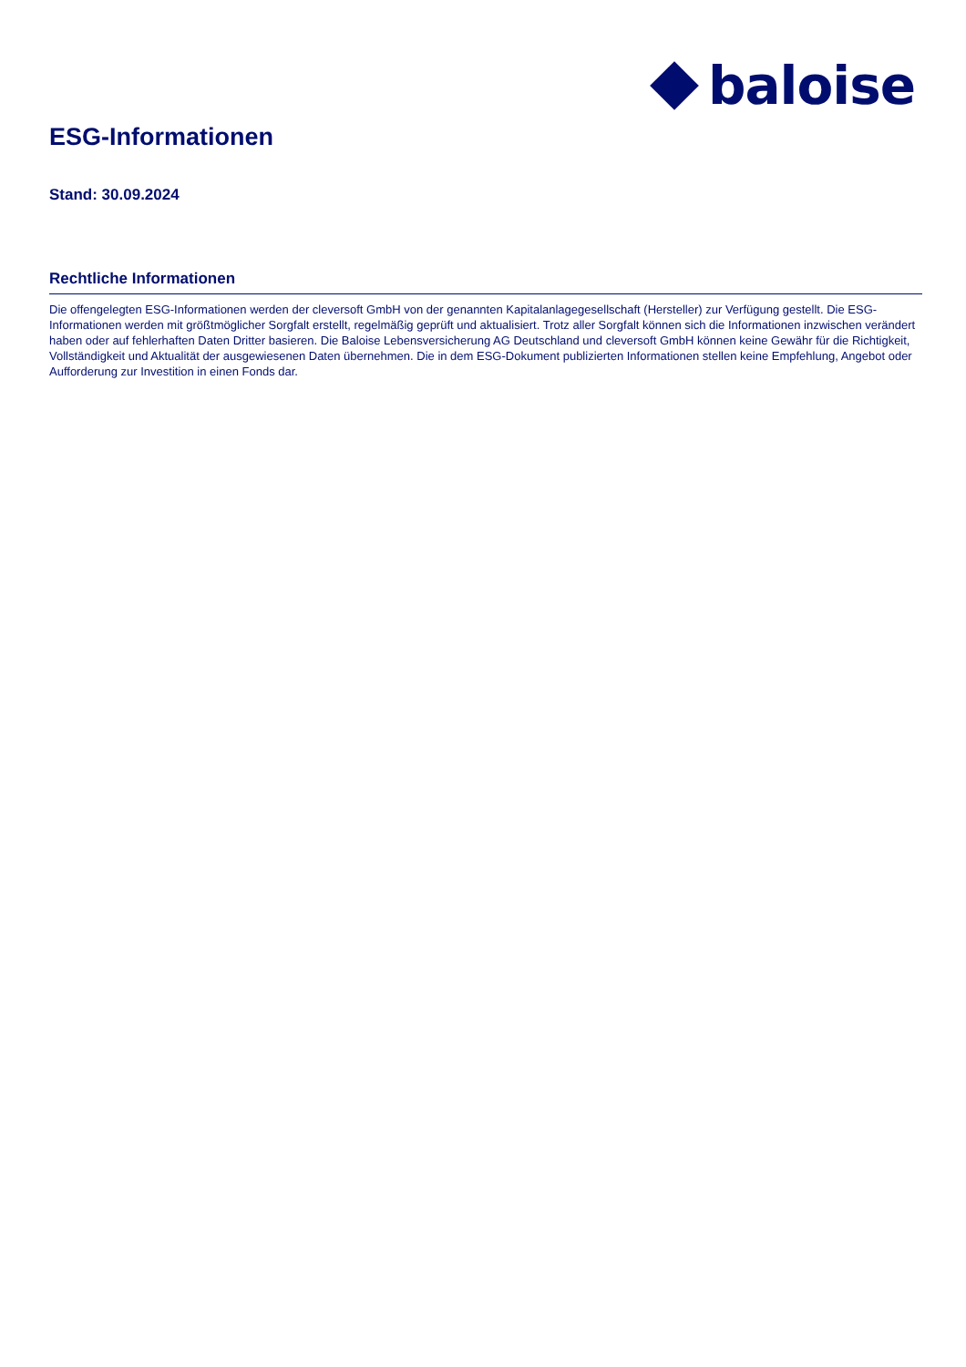baloise
ESG-Informationen
Stand: 30.09.2024
Rechtliche Informationen
Die offengelegten ESG-Informationen werden der cleversoft GmbH von der genannten Kapitalanlagegesellschaft (Hersteller) zur Verfügung gestellt. Die ESG-Informationen werden mit größtmöglicher Sorgfalt erstellt, regelmäßig geprüft und aktualisiert. Trotz aller Sorgfalt können sich die Informationen inzwischen verändert haben oder auf fehlerhaften Daten Dritter basieren. Die Baloise Lebensversicherung AG Deutschland und cleversoft GmbH können keine Gewähr für die Richtigkeit, Vollständigkeit und Aktualität der ausgewiesenen Daten übernehmen. Die in dem ESG-Dokument publizierten Informationen stellen keine Empfehlung, Angebot oder Aufforderung zur Investition in einen Fonds dar.